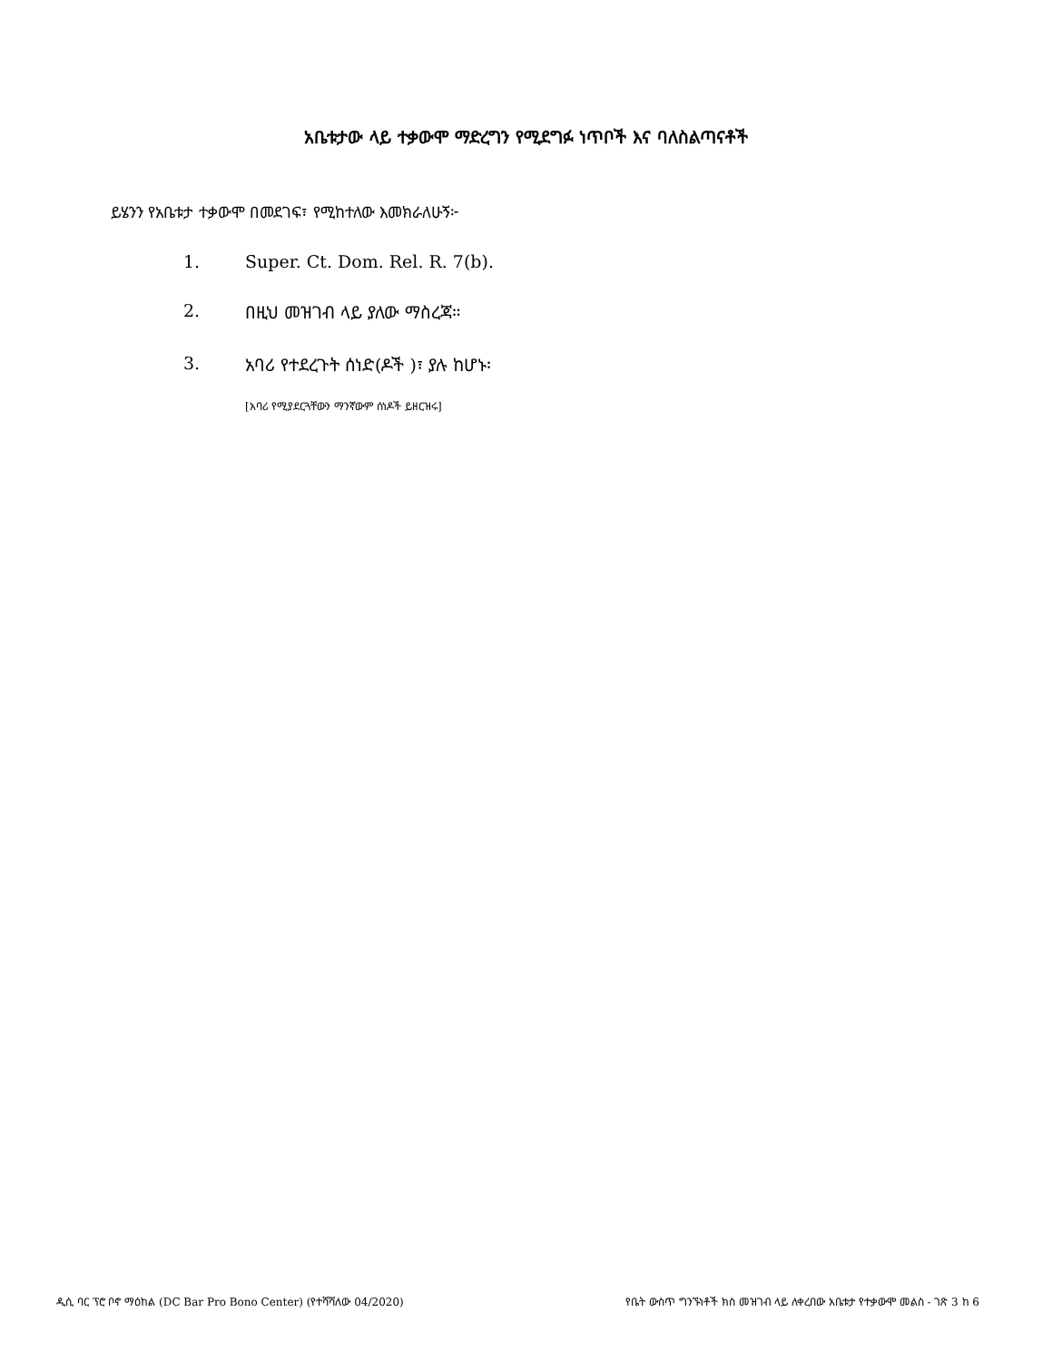አቤቱታው ላይ ተቃውሞ ማድረግን የሚደግፉ ነጥቦች እና ባለስልጣናቶች
ይሄንን የአቤቱታ ተቃውሞ በመደገፍ፣ የሚከተለው እመክራለሁኝ፦
1. Super. Ct. Dom. Rel. R. 7(b).
2. በዚህ መዝገብ ላይ ያለው ማስረጃ።
3. አባሪ የተደረጉት ሰነድ(ዶች )፣ ያሉ ከሆኑ፡
[አባሪ የሚያደርጓቸውን ማንኛውም ሰነዶች ይዘርዝሩ]
ዲሲ ባር ፕሮ ቦኖ ማዕከል (DC Bar Pro Bono Center) (የተሻሻለው 04/2020) የቤት ውስጥ ግንኙነቶች ክስ መዝገብ ላይ ለቀረበው አቤቱታ የተቃውሞ መልስ - ገጽ 3 ከ 6